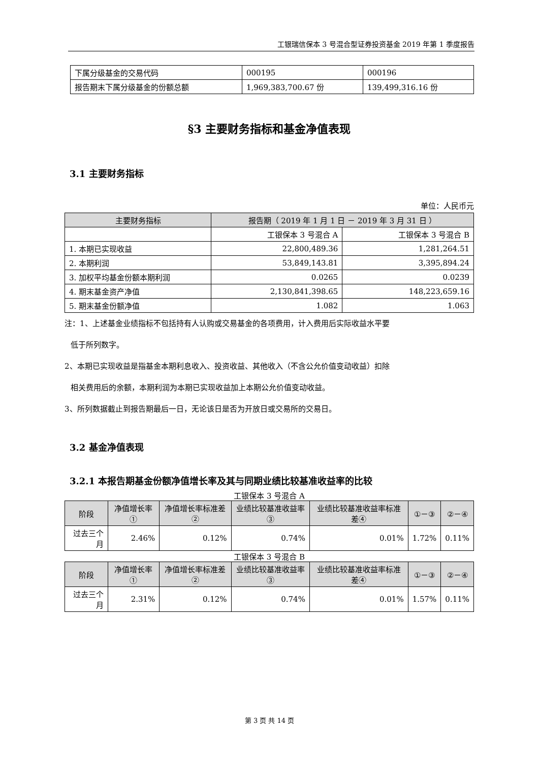工银瑞信保本 3 号混合型证券投资基金 2019 年第 1 季度报告
| 下属分级基金的交易代码 | 000195 | 000196 |
| 报告期末下属分级基金的份额总额 | 1,969,383,700.67 份 | 139,499,316.16 份 |
§3 主要财务指标和基金净值表现
3.1 主要财务指标
单位：人民币元
| 主要财务指标 | 报告期（ 2019 年 1 月 1 日 － 2019 年 3 月 31 日 ） | |
| --- | --- | --- |
| | 工银保本 3 号混合 A | 工银保本 3 号混合 B |
| 1. 本期已实现收益 | 22,800,489.36 | 1,281,264.51 |
| 2. 本期利润 | 53,849,143.81 | 3,395,894.24 |
| 3. 加权平均基金份额本期利润 | 0.0265 | 0.0239 |
| 4. 期末基金资产净值 | 2,130,841,398.65 | 148,223,659.16 |
| 5. 期末基金份额净值 | 1.082 | 1.063 |
注：1、上述基金业绩指标不包括持有人认购或交易基金的各项费用，计入费用后实际收益水平要
低于所列数字。
2、本期已实现收益是指基金本期利息收入、投资收益、其他收入（不含公允价值变动收益）扣除
相关费用后的余额，本期利润为本期已实现收益加上本期公允价值变动收益。
3、所列数据截止到报告期最后一日，无论该日是否为开放日或交易所的交易日。
3.2 基金净值表现
3.2.1 本报告期基金份额净值增长率及其与同期业绩比较基准收益率的比较
工银保本 3 号混合 A
| 阶段 | 净值增长率① | 净值增长率标准差② | 业绩比较基准收益率③ | 业绩比较基准收益率标准差④ | ①－③ | ②－④ |
| --- | --- | --- | --- | --- | --- | --- |
| 过去三个月 | 2.46% | 0.12% | 0.74% | 0.01% | 1.72% | 0.11% |
工银保本 3 号混合 B
| 阶段 | 净值增长率① | 净值增长率标准差② | 业绩比较基准收益率③ | 业绩比较基准收益率标准差④ | ①－③ | ②－④ |
| --- | --- | --- | --- | --- | --- | --- |
| 过去三个月 | 2.31% | 0.12% | 0.74% | 0.01% | 1.57% | 0.11% |
第 3 页 共 14 页